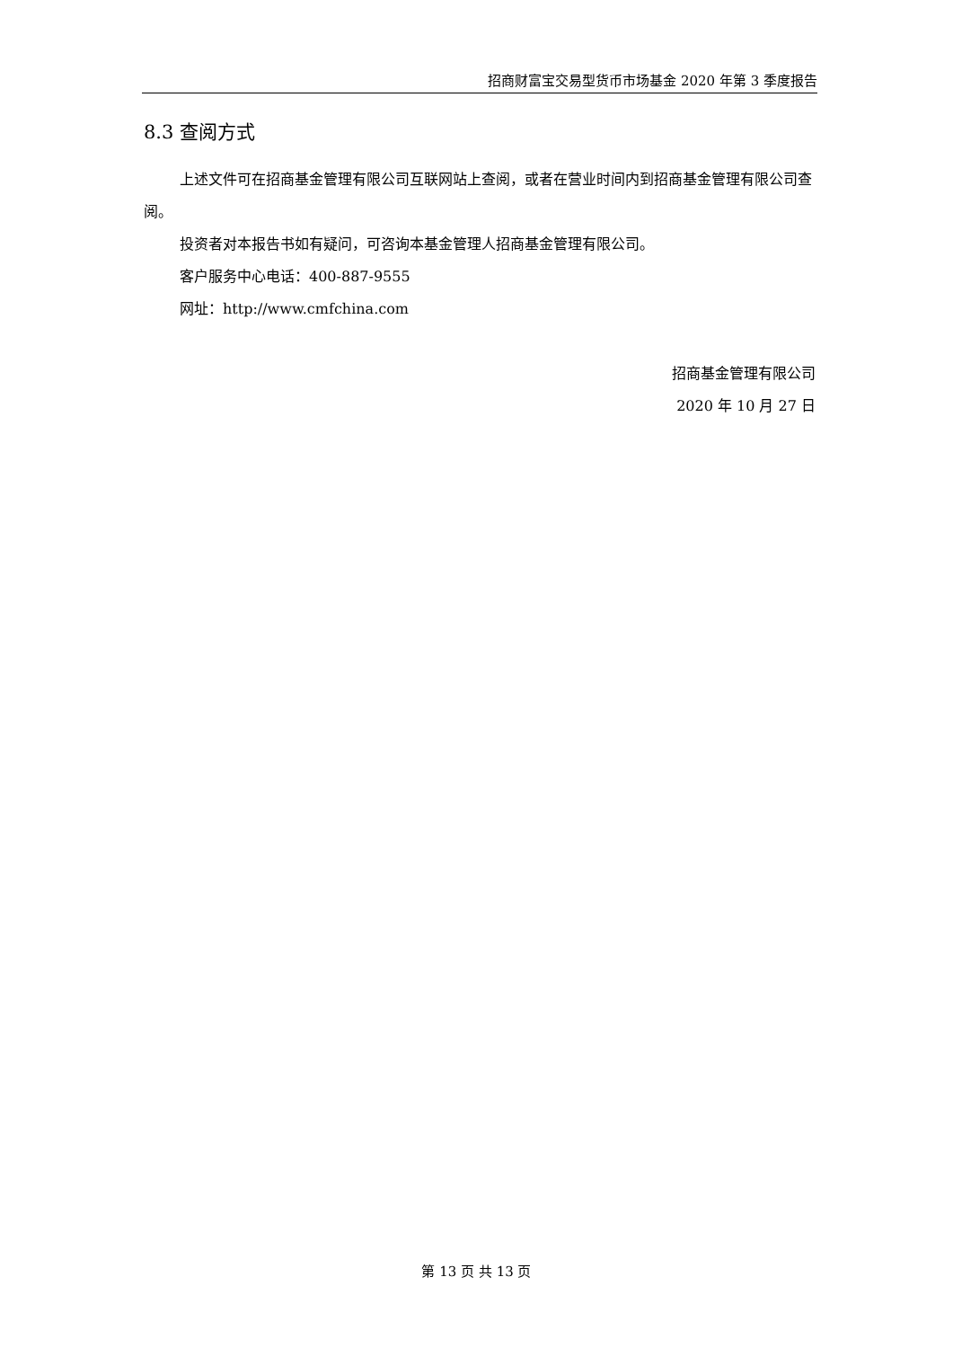招商财富宝交易型货币市场基金 2020 年第 3 季度报告
8.3 查阅方式
上述文件可在招商基金管理有限公司互联网站上查阅，或者在营业时间内到招商基金管理有限公司查阅。
投资者对本报告书如有疑问，可咨询本基金管理人招商基金管理有限公司。
客户服务中心电话：400-887-9555
网址：http://www.cmfchina.com
招商基金管理有限公司
2020 年 10 月 27 日
第 13 页 共 13 页